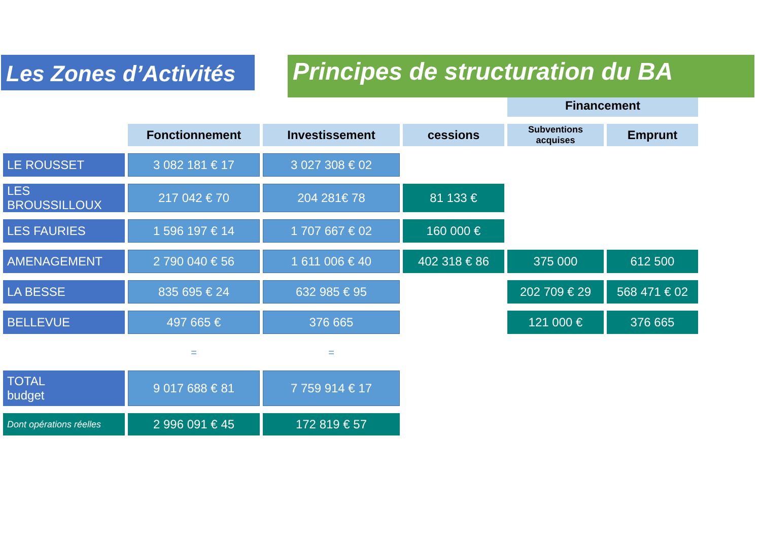Les Zones d’Activités
Principes de structuration du BA
| | | | | Financement | |
| | Fonctionnement | Investissement | cessions | Subventions acquises | Emprunt |
| LE ROUSSET | 3 082 181 € 17 | 3 027 308 € 02 | | | |
| LES BROUSSILLOUX | 217 042 € 70 | 204 281€ 78 | 81 133 € | | |
| LES FAURIES | 1 596 197 € 14 | 1 707 667 € 02 | 160 000 € | | |
| AMENAGEMENT | 2 790 040 € 56 | 1 611 006 € 40 | 402 318 € 86 | 375 000 | 612 500 |
| LA BESSE | 835 695 € 24 | 632 985 € 95 | | 202 709 € 29 | 568 471 € 02 |
| BELLEVUE | 497 665 € | 376 665 | | 121 000 € | 376 665 |
| | = | = | | | |
| TOTAL budget | 9 017 688 € 81 | 7 759 914 € 17 | | | |
| Dont opérations réelles | 2 996 091 € 45 | 172 819 € 57 | | | |